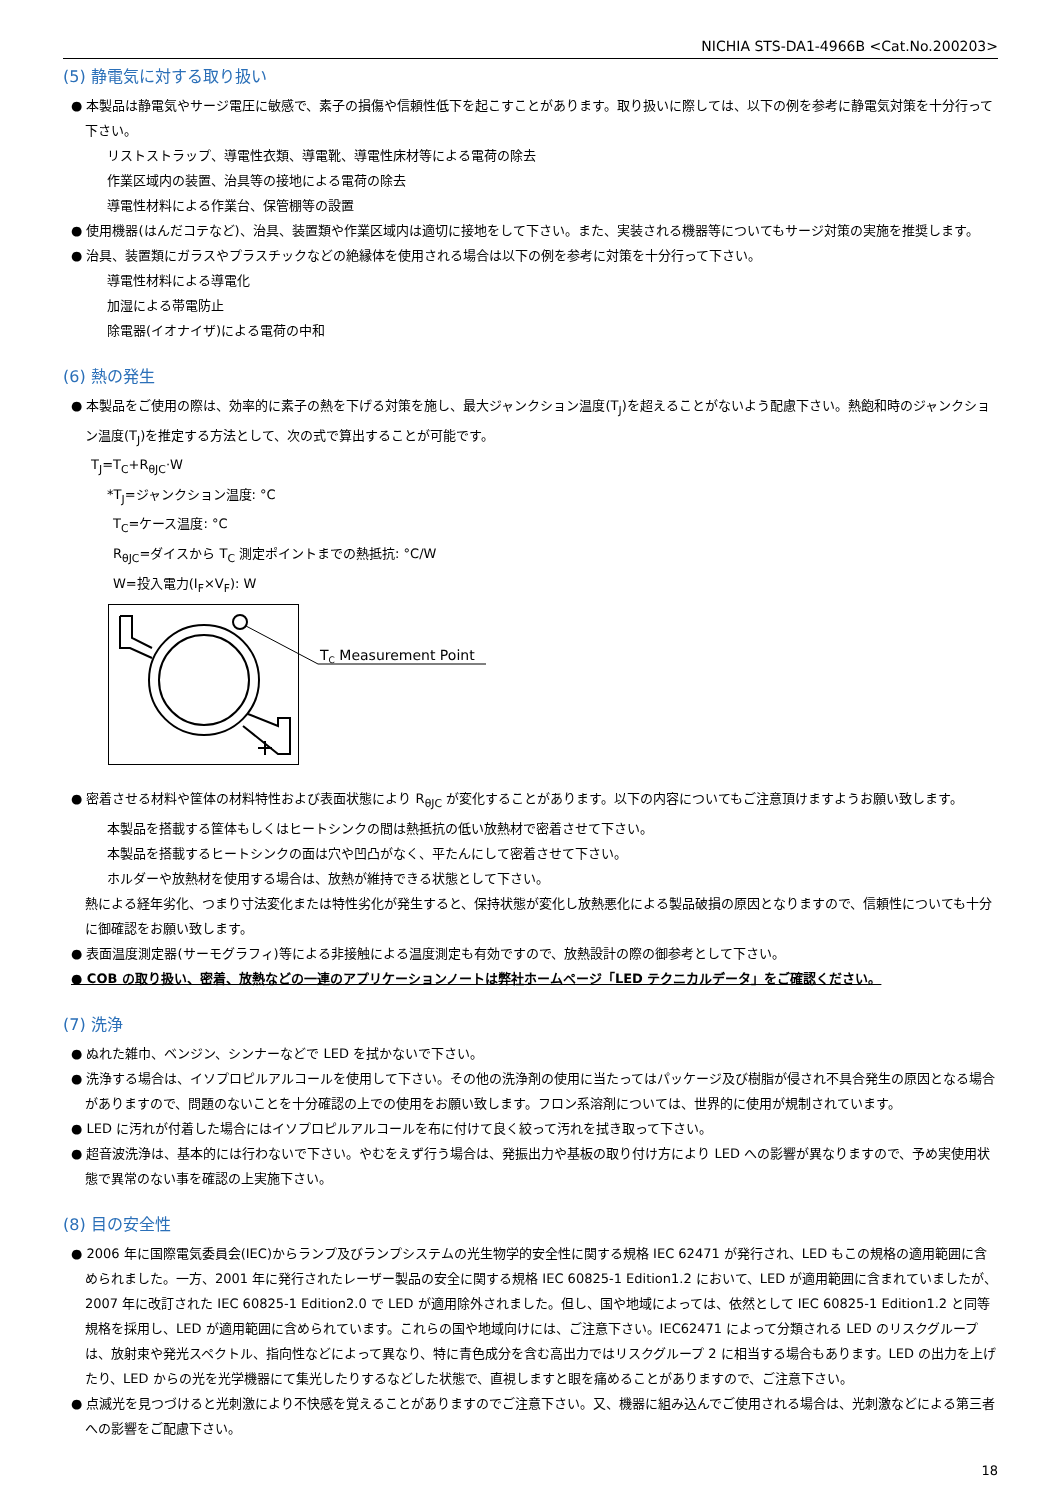NICHIA STS-DA1-4966B <Cat.No.200203>
(5) 静電気に対する取り扱い
● 本製品は静電気やサージ電圧に敏感で、素子の損傷や信頼性低下を起こすことがあります。取り扱いに際しては、以下の例を参考に静電気対策を十分行って下さい。
リストストラップ、導電性衣類、導電靴、導電性床材等による電荷の除去
作業区域内の装置、治具等の接地による電荷の除去
導電性材料による作業台、保管棚等の設置
● 使用機器(はんだコテなど)、治具、装置類や作業区域内は適切に接地をして下さい。また、実装される機器等についてもサージ対策の実施を推奨します。
● 治具、装置類にガラスやプラスチックなどの絶縁体を使用される場合は以下の例を参考に対策を十分行って下さい。
導電性材料による導電化
加湿による帯電防止
除電器(イオナイザ)による電荷の中和
(6) 熱の発生
● 本製品をご使用の際は、効率的に素子の熱を下げる対策を施し、最大ジャンクション温度(T<sub>J</sub>)を超えることがないよう配慮下さい。熱飽和時のジャンクション温度(T<sub>J</sub>)を推定する方法として、次の式で算出することが可能です。
T<sub>J</sub>=T<sub>C</sub>+R<sub>θJC</sub>·W
*T<sub>J</sub>=ジャンクション温度: °C
T<sub>C</sub>=ケース温度: °C
R<sub>θJC</sub>=ダイスから T<sub>C</sub> 測定ポイントまでの熱抵抗: °C/W
W=投入電力(I<sub>F</sub>×V<sub>F</sub>): W
TC Measurement Point
● 密着させる材料や筐体の材料特性および表面状態により R<sub>θJC</sub> が変化することがあります。以下の内容についてもご注意頂けますようお願い致します。
本製品を搭載する筐体もしくはヒートシンクの間は熱抵抗の低い放熱材で密着させて下さい。
本製品を搭載するヒートシンクの面は穴や凹凸がなく、平たんにして密着させて下さい。
ホルダーや放熱材を使用する場合は、放熱が維持できる状態として下さい。
熱による経年劣化、つまり寸法変化または特性劣化が発生すると、保持状態が変化し放熱悪化による製品破損の原因となりますので、信頼性についても十分に御確認をお願い致します。
● 表面温度測定器(サーモグラフィ)等による非接触による温度測定も有効ですので、放熱設計の際の御参考として下さい。
● COB の取り扱い、密着、放熱などの一連のアプリケーションノートは弊社ホームページ「LED テクニカルデータ」をご確認ください。
(7) 洗浄
● ぬれた雑巾、ベンジン、シンナーなどで LED を拭かないで下さい。
● 洗浄する場合は、イソプロピルアルコールを使用して下さい。その他の洗浄剤の使用に当たってはパッケージ及び樹脂が侵され不具合発生の原因となる場合がありますので、問題のないことを十分確認の上での使用をお願い致します。フロン系溶剤については、世界的に使用が規制されています。
● LED に汚れが付着した場合にはイソプロピルアルコールを布に付けて良く絞って汚れを拭き取って下さい。
● 超音波洗浄は、基本的には行わないで下さい。やむをえず行う場合は、発振出力や基板の取り付け方により LED への影響が異なりますので、予め実使用状態で異常のない事を確認の上実施下さい。
(8) 目の安全性
● 2006 年に国際電気委員会(IEC)からランプ及びランプシステムの光生物学的安全性に関する規格 IEC 62471 が発行され、LED もこの規格の適用範囲に含められました。一方、2001 年に発行されたレーザー製品の安全に関する規格 IEC 60825-1 Edition1.2 において、LED が適用範囲に含まれていましたが、2007 年に改訂された IEC 60825-1 Edition2.0 で LED が適用除外されました。但し、国や地域によっては、依然として IEC 60825-1 Edition1.2 と同等規格を採用し、LED が適用範囲に含められています。これらの国や地域向けには、ご注意下さい。IEC62471 によって分類される LED のリスクグループは、放射束や発光スペクトル、指向性などによって異なり、特に青色成分を含む高出力ではリスクグループ 2 に相当する場合もあります。LED の出力を上げたり、LED からの光を光学機器にて集光したりするなどした状態で、直視しますと眼を痛めることがありますので、ご注意下さい。
● 点滅光を見つづけると光刺激により不快感を覚えることがありますのでご注意下さい。又、機器に組み込んでご使用される場合は、光刺激などによる第三者への影響をご配慮下さい。
18